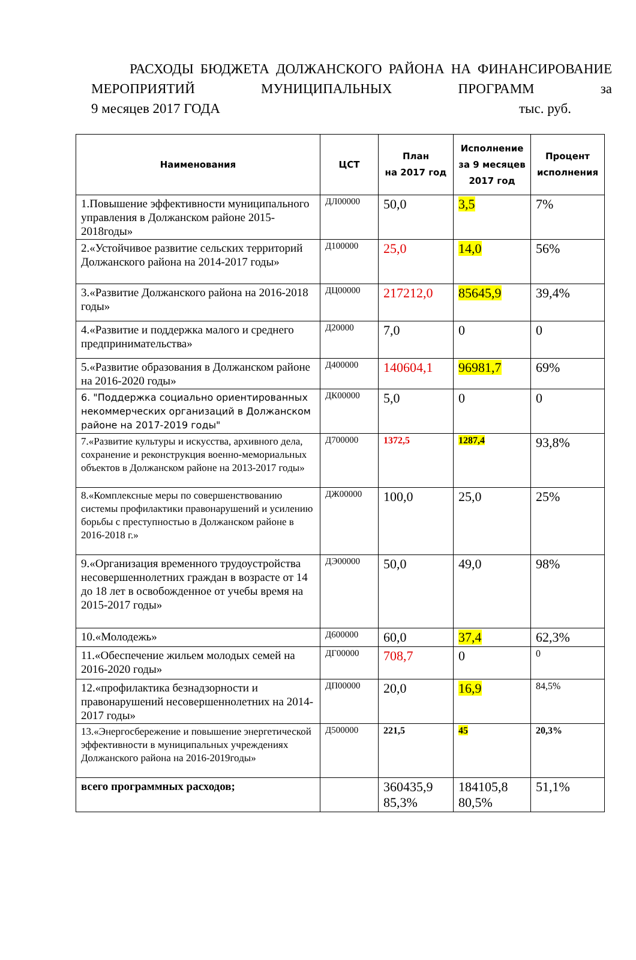РАСХОДЫ БЮДЖЕТА ДОЛЖАНСКОГО РАЙОНА НА ФИНАНСИРОВАНИЕ МЕРОПРИЯТИЙ МУНИЦИПАЛЬНЫХ ПРОГРАММ за
9 месяцев 2017 ГОДА тыс. руб.
| Наименования | ЦСТ | План на 2017 год | Исполнение за 9 месяцев 2017 год | Процент исполнения |
| --- | --- | --- | --- | --- |
| 1.Повышение эффективности муниципального управления в Должанском районе 2015-2018годы» | ДЛ00000 | 50,0 | 3,5 | 7% |
| 2.«Устойчивое развитие сельских территорий Должанского района на 2014-2017 годы» | Д100000 | 25,0 | 14,0 | 56% |
| 3.«Развитие Должанского района на 2016-2018 годы» | ДЦ00000 | 217212,0 | 85645,9 | 39,4% |
| 4.«Развитие и поддержка малого и среднего предпринимательства» | Д20000 | 7,0 | 0 | 0 |
| 5.«Развитие образования в Должанском районе на 2016-2020 годы» | Д400000 | 140604,1 | 96981,7 | 69% |
| 6. "Поддержка социально ориентированных некоммерческих организаций в Должанском районе на 2017-2019 годы" | ДК00000 | 5,0 | 0 | 0 |
| 7.«Развитие культуры и искусства, архивного дела, сохранение и реконструкция военно-мемориальных объектов в Должанском районе на 2013-2017 годы» | Д700000 | 1372,5 | 1287,4 | 93,8% |
| 8.«Комплексные меры по совершенствованию системы профилактики правонарушений и усилению борьбы с преступностью в Должанском районе в 2016-2018 г.» | ДЖ00000 | 100,0 | 25,0 | 25% |
| 9.«Организация временного трудоустройства несовершеннолетних граждан в возрасте от 14 до 18 лет в освобожденное от учебы время на 2015-2017 годы» | ДЭ00000 | 50,0 | 49,0 | 98% |
| 10.«Молодежь» | Д600000 | 60,0 | 37,4 | 62,3% |
| 11.«Обеспечение жильем молодых семей на 2016-2020 годы» | ДГ00000 | 708,7 | 0 | 0 |
| 12.«профилактика безнадзорности и правонарушений несовершеннолетних на 2014-2017 годы» | ДП00000 | 20,0 | 16,9 | 84,5% |
| 13.«Энергосбережение и повышение энергетической эффективности в муниципальных учреждениях Должанского района на 2016-2019годы» | Д500000 | 221,5 | 45 | 20,3% |
| всего программных расходов; | | 360435,9 85,3% | 184105,8 80,5% | 51,1% |